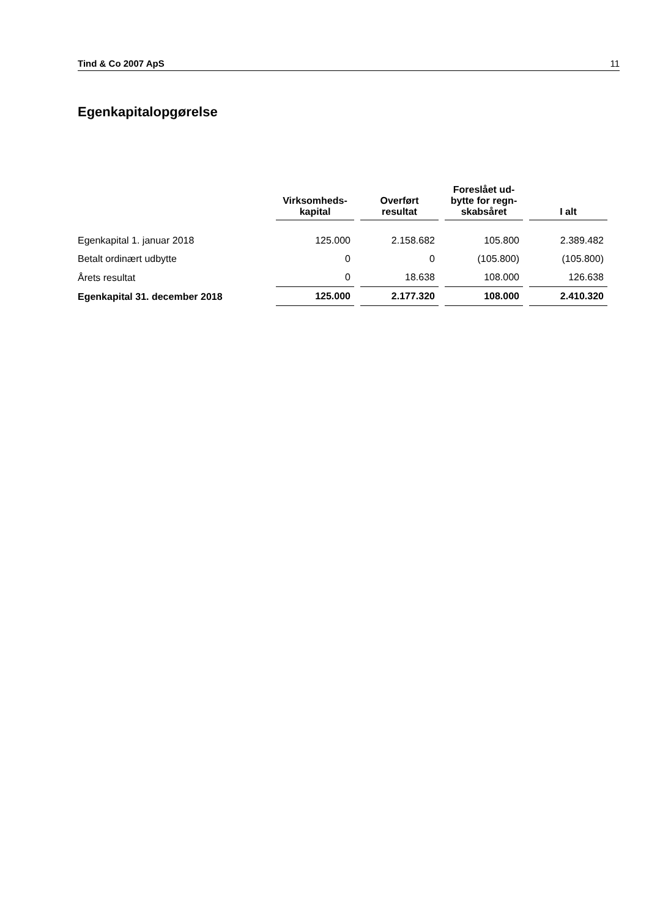Tind & Co 2007 ApS 11
Egenkapitalopgørelse
| | Virksomheds- kapital | Overført resultat | Foreslået ud- bytte for regn- skabsåret | I alt |
| --- | --- | --- | --- | --- |
| Egenkapital 1. januar 2018 | 125.000 | 2.158.682 | 105.800 | 2.389.482 |
| Betalt ordinært udbytte | 0 | 0 | (105.800) | (105.800) |
| Årets resultat | 0 | 18.638 | 108.000 | 126.638 |
| Egenkapital 31. december 2018 | 125.000 | 2.177.320 | 108.000 | 2.410.320 |